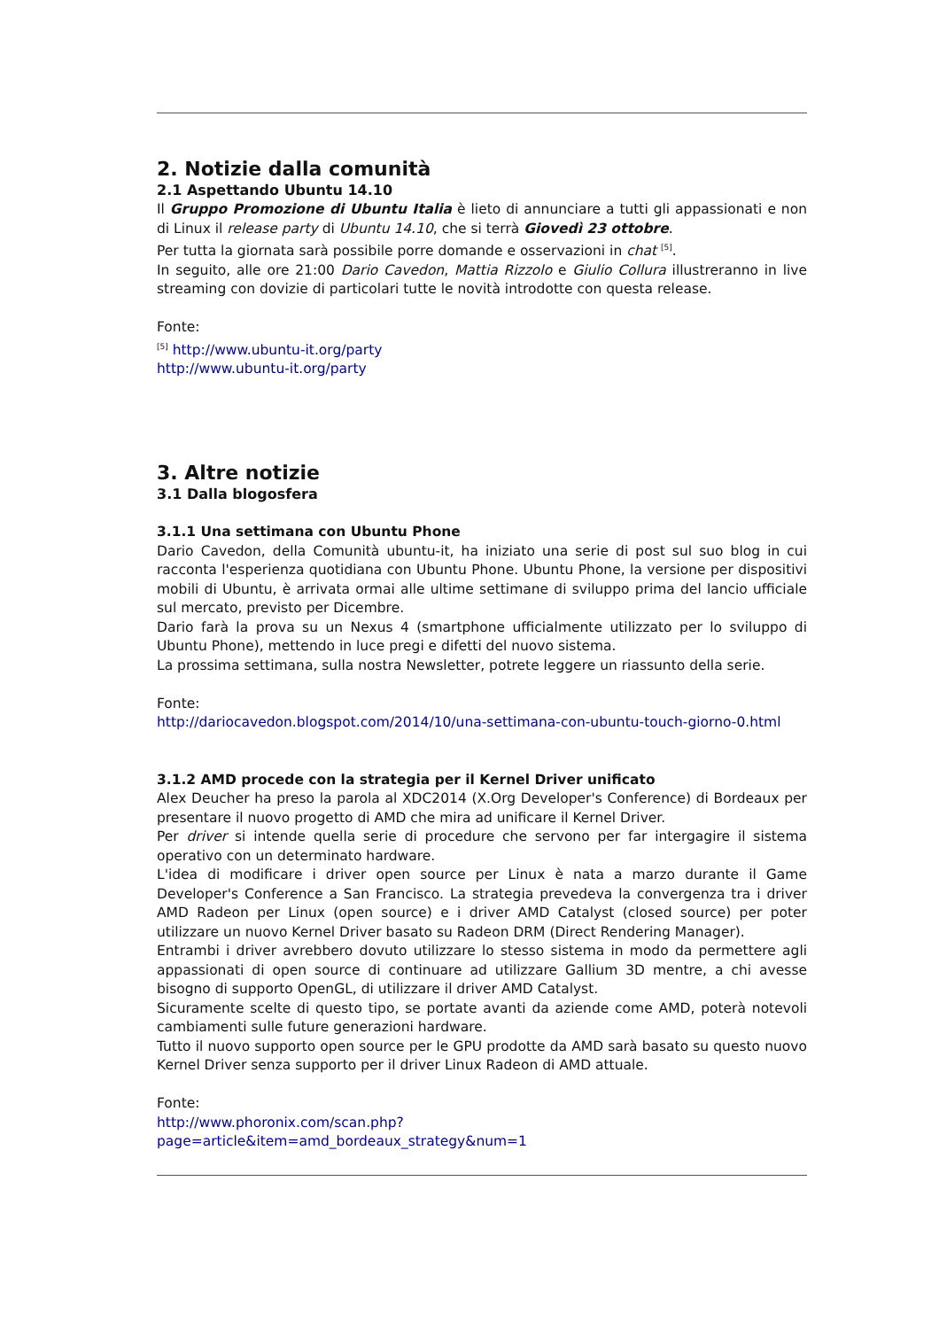2. Notizie dalla comunità
2.1 Aspettando Ubuntu 14.10
Il Gruppo Promozione di Ubuntu Italia è lieto di annunciare a tutti gli appassionati e non di Linux il release party di Ubuntu 14.10, che si terrà Giovedì 23 ottobre.
Per tutta la giornata sarà possibile porre domande e osservazioni in chat <sup>[5]</sup>.
In seguito, alle ore 21:00 Dario Cavedon, Mattia Rizzolo e Giulio Collura illustreranno in live streaming con dovizie di particolari tutte le novità introdotte con questa release.
Fonte:
<sup>[5]</sup> http://www.ubuntu-it.org/party
http://www.ubuntu-it.org/party
3. Altre notizie
3.1 Dalla blogosfera
3.1.1 Una settimana con Ubuntu Phone
Dario Cavedon, della Comunità ubuntu-it, ha iniziato una serie di post sul suo blog in cui racconta l'esperienza quotidiana con Ubuntu Phone. Ubuntu Phone, la versione per dispositivi mobili di Ubuntu, è arrivata ormai alle ultime settimane di sviluppo prima del lancio ufficiale sul mercato, previsto per Dicembre.
Dario farà la prova su un Nexus 4 (smartphone ufficialmente utilizzato per lo sviluppo di Ubuntu Phone), mettendo in luce pregi e difetti del nuovo sistema.
La prossima settimana, sulla nostra Newsletter, potrete leggere un riassunto della serie.
Fonte:
http://dariocavedon.blogspot.com/2014/10/una-settimana-con-ubuntu-touch-giorno-0.html
3.1.2 AMD procede con la strategia per il Kernel Driver unificato
Alex Deucher ha preso la parola al XDC2014 (X.Org Developer's Conference) di Bordeaux per presentare il nuovo progetto di AMD che mira ad unificare il Kernel Driver.
Per driver si intende quella serie di procedure che servono per far intergagire il sistema operativo con un determinato hardware.
L'idea di modificare i driver open source per Linux è nata a marzo durante il Game Developer's Conference a San Francisco. La strategia prevedeva la convergenza tra i driver AMD Radeon per Linux (open source) e i driver AMD Catalyst (closed source) per poter utilizzare un nuovo Kernel Driver basato su Radeon DRM (Direct Rendering Manager).
Entrambi i driver avrebbero dovuto utilizzare lo stesso sistema in modo da permettere agli appassionati di open source di continuare ad utilizzare Gallium 3D mentre, a chi avesse bisogno di supporto OpenGL, di utilizzare il driver AMD Catalyst.
Sicuramente scelte di questo tipo, se portate avanti da aziende come AMD, poterà notevoli cambiamenti sulle future generazioni hardware.
Tutto il nuovo supporto open source per le GPU prodotte da AMD sarà basato su questo nuovo Kernel Driver senza supporto per il driver Linux Radeon di AMD attuale.
Fonte:
http://www.phoronix.com/scan.php?
page=article&item=amd_bordeaux_strategy&num=1